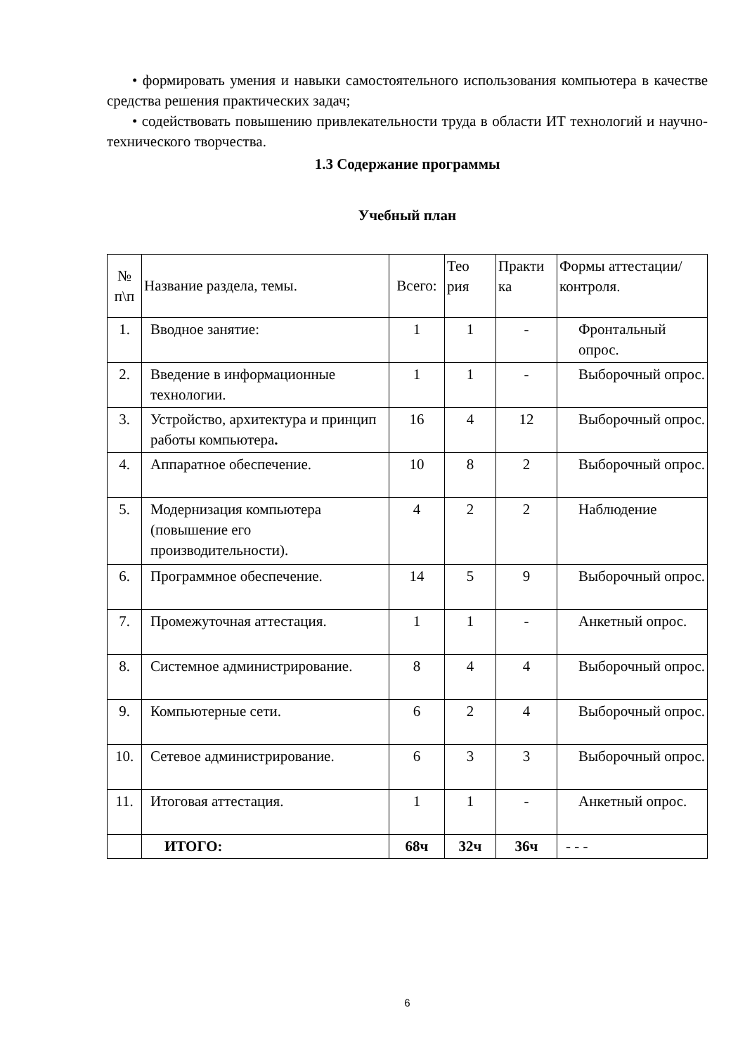• формировать умения и навыки самостоятельного использования компьютера в качестве средства решения практических задач;
• содействовать повышению привлекательности труда в области ИТ технологий и научно-технического творчества.
1.3 Содержание программы
Учебный план
| № п\п | Название раздела, темы. | Всего: | Тео рия | Практи ка | Формы аттестации/ контроля. |
| --- | --- | --- | --- | --- | --- |
| 1. | Вводное занятие: | 1 | 1 | - | Фронтальный опрос. |
| 2. | Введение в информационные технологии. | 1 | 1 | - | Выборочный опрос. |
| 3. | Устройство, архитектура и принцип работы компьютера . | 16 | 4 | 12 | Выборочный опрос. |
| 4. | Аппаратное обеспечение. | 10 | 8 | 2 | Выборочный опрос. |
| 5. | Модернизация компьютера (повышение его производительности). | 4 | 2 | 2 | Наблюдение |
| 6. | Программное обеспечение. | 14 | 5 | 9 | Выборочный опрос. |
| 7. | Промежуточная аттестация. | 1 | 1 | - | Анкетный опрос. |
| 8. | Системное администрирование. | 8 | 4 | 4 | Выборочный опрос. |
| 9. | Компьютерные сети. | 6 | 2 | 4 | Выборочный опрос. |
| 10. | Сетевое администрирование. | 6 | 3 | 3 | Выборочный опрос. |
| 11. | Итоговая аттестация. | 1 | 1 | - | Анкетный опрос. |
| | ИТОГО: | 68ч | 32ч | 36ч | - - - |
6